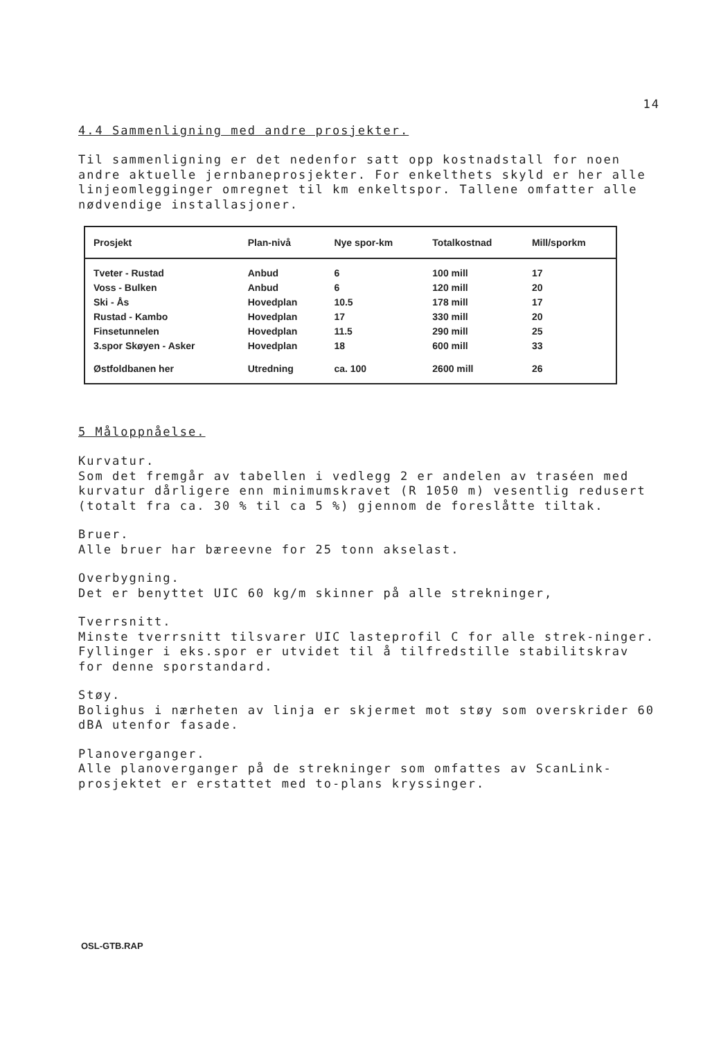14
4.4 Sammenligning med andre prosjekter.
Til sammenligning er det nedenfor satt opp kostnadstall for noen andre aktuelle jernbaneprosjekter. For enkelthets skyld er her alle linjeomlegginger omregnet til km enkeltspor. Tallene omfatter alle nødvendige installasjoner.
| Prosjekt | Plan-nivå | Nye spor-km | Totalkostnad | Mill/sporkm |
| --- | --- | --- | --- | --- |
| Tveter - Rustad | Anbud | 6 | 100 mill | 17 |
| Voss - Bulken | Anbud | 6 | 120 mill | 20 |
| Ski - Ås | Hovedplan | 10.5 | 178 mill | 17 |
| Rustad - Kambo | Hovedplan | 17 | 330 mill | 20 |
| Finsetunnelen | Hovedplan | 11.5 | 290 mill | 25 |
| 3.spor Skøyen - Asker | Hovedplan | 18 | 600 mill | 33 |
| Østfoldbanen her | Utredning | ca. 100 | 2600 mill | 26 |
5 Måloppnåelse.
Kurvatur.
Som det fremgår av tabellen i vedlegg 2 er andelen av traséen med kurvatur dårligere enn minimumskravet (R 1050 m) vesentlig redusert (totalt fra ca. 30 % til ca 5 %) gjennom de foreslåtte tiltak.
Bruer.
Alle bruer har bæreevne for 25 tonn akselast.
Overbygning.
Det er benyttet UIC 60 kg/m skinner på alle strekninger,
Tverrsnitt.
Minste tverrsnitt tilsvarer UIC lasteprofil C for alle strek-ninger. Fyllinger i eks.spor er utvidet til å tilfredstille stabilitskrav for denne sporstandard.
Støy.
Bolighus i nærheten av linja er skjermet mot støy som overskrider 60 dBA utenfor fasade.
Planoverganger.
Alle planoverganger på de strekninger som omfattes av ScanLink-prosjektet er erstattet med to-plans kryssinger.
OSL-GTB.RAP